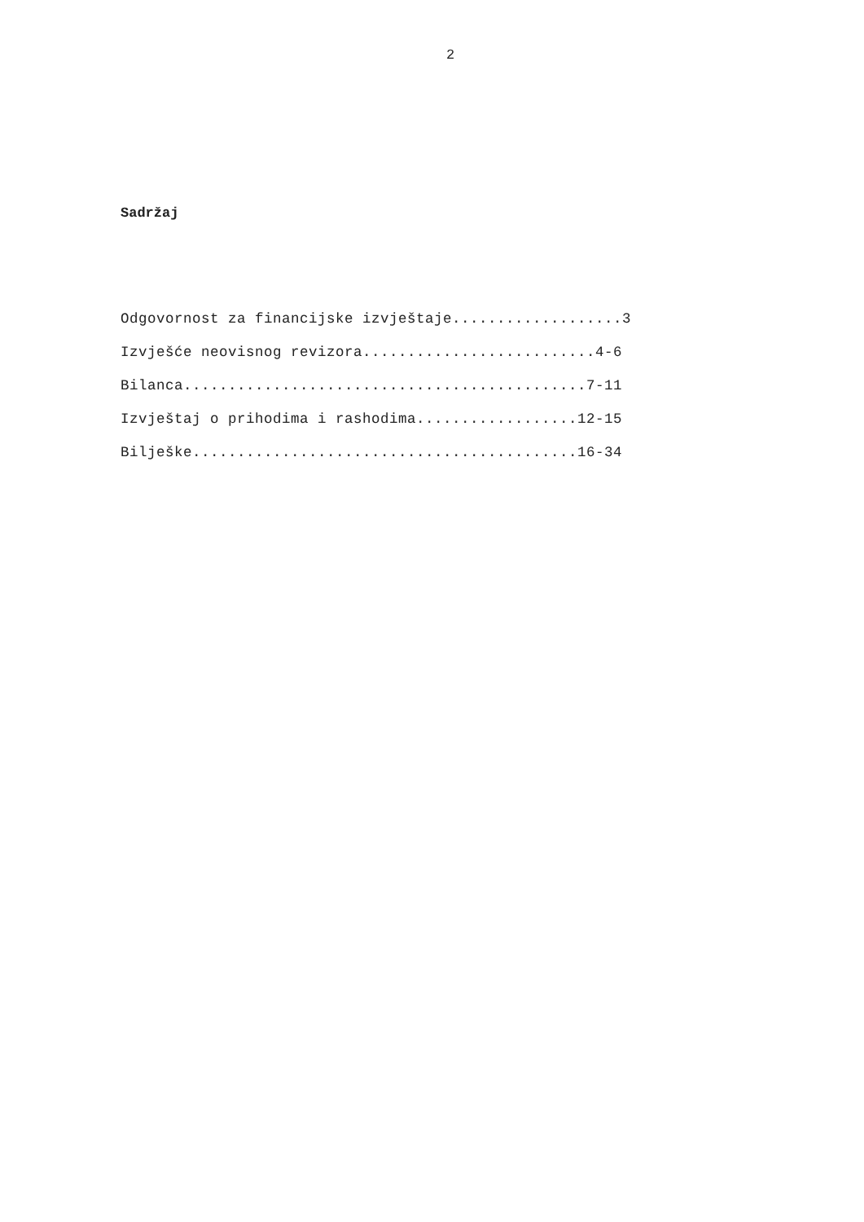2
Sadržaj
Odgovornost za financijske izvještaje...................3
Izvješće neovisnog revizora..........................4-6
Bilanca.............................................7-11
Izvještaj o prihodima i rashodima..................12-15
Bilješke...........................................16-34